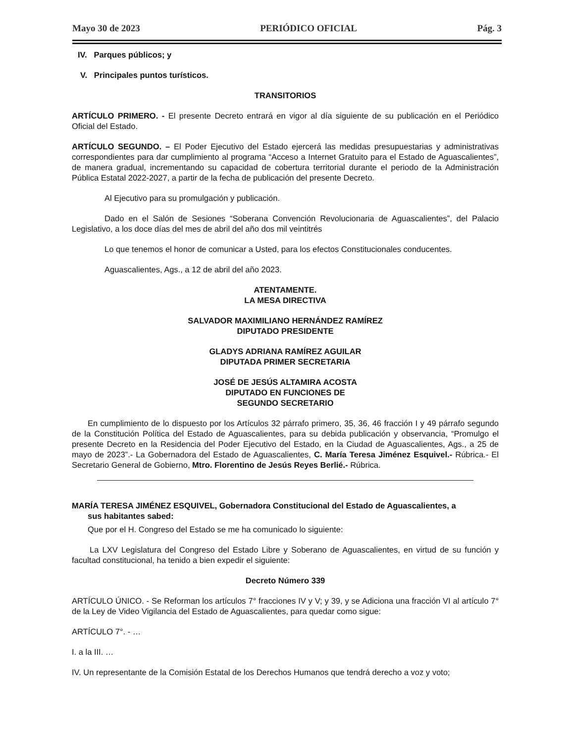Mayo 30 de 2023 PERIÓDICO OFICIAL Pág. 3
IV. Parques públicos; y
V. Principales puntos turísticos.
TRANSITORIOS
ARTÍCULO PRIMERO. - El presente Decreto entrará en vigor al día siguiente de su publicación en el Periódico Oficial del Estado.
ARTÍCULO SEGUNDO. – El Poder Ejecutivo del Estado ejercerá las medidas presupuestarias y administrativas correspondientes para dar cumplimiento al programa “Acceso a Internet Gratuito para el Estado de Aguascalientes”, de manera gradual, incrementando su capacidad de cobertura territorial durante el periodo de la Administración Pública Estatal 2022-2027, a partir de la fecha de publicación del presente Decreto.
Al Ejecutivo para su promulgación y publicación.
Dado en el Salón de Sesiones “Soberana Convención Revolucionaria de Aguascalientes”, del Palacio Legislativo, a los doce días del mes de abril del año dos mil veintitrés
Lo que tenemos el honor de comunicar a Usted, para los efectos Constitucionales conducentes.
Aguascalientes, Ags., a 12 de abril del año 2023.
ATENTAMENTE.
LA MESA DIRECTIVA
SALVADOR MAXIMILIANO HERNÁNDEZ RAMÍREZ
DIPUTADO PRESIDENTE
GLADYS ADRIANA RAMÍREZ AGUILAR
DIPUTADA PRIMER SECRETARIA
JOSÉ DE JESÚS ALTAMIRA ACOSTA
DIPUTADO EN FUNCIONES DE
SEGUNDO SECRETARIO
En cumplimiento de lo dispuesto por los Artículos 32 párrafo primero, 35, 36, 46 fracción I y 49 párrafo segundo de la Constitución Política del Estado de Aguascalientes, para su debida publicación y observancia, “Promulgo el presente Decreto en la Residencia del Poder Ejecutivo del Estado, en la Ciudad de Aguascalientes, Ags., a 25 de mayo de 2023”.- La Gobernadora del Estado de Aguascalientes, C. María Teresa Jiménez Esquivel.- Rúbrica.- El Secretario General de Gobierno, Mtro. Florentino de Jesús Reyes Berlié.- Rúbrica.
MARÍA TERESA JIMÉNEZ ESQUIVEL, Gobernadora Constitucional del Estado de Aguascalientes, a
sus habitantes sabed:
Que por el H. Congreso del Estado se me ha comunicado lo siguiente:
La LXV Legislatura del Congreso del Estado Libre y Soberano de Aguascalientes, en virtud de su función y facultad constitucional, ha tenido a bien expedir el siguiente:
Decreto Número 339
ARTÍCULO ÚNICO. - Se Reforman los artículos 7° fracciones IV y V; y 39, y se Adiciona una fracción VI al artículo 7° de la Ley de Video Vigilancia del Estado de Aguascalientes, para quedar como sigue:
ARTÍCULO 7°. - …
I. a la III. …
IV. Un representante de la Comisión Estatal de los Derechos Humanos que tendrá derecho a voz y voto;